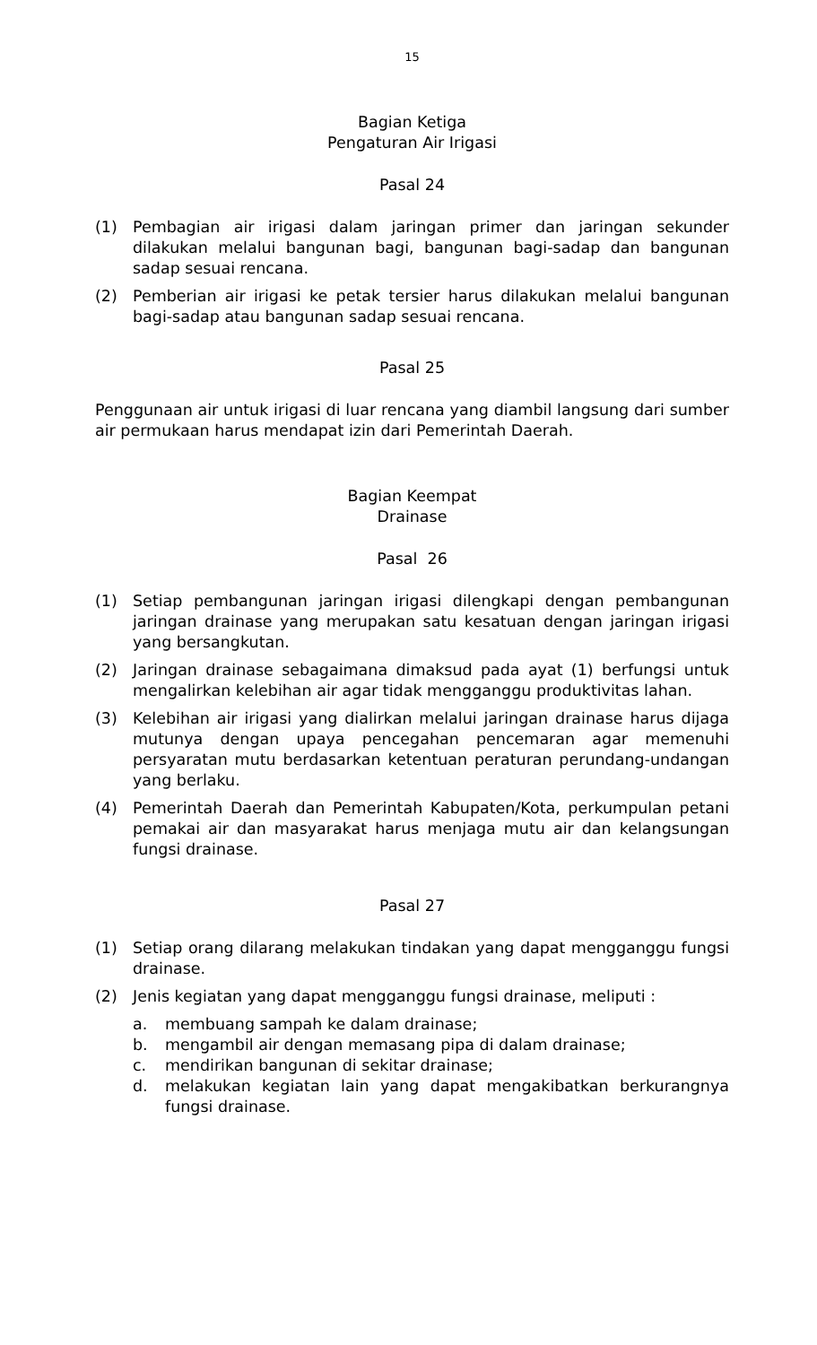15
Bagian Ketiga
Pengaturan Air Irigasi
Pasal 24
(1) Pembagian air irigasi dalam jaringan primer dan jaringan sekunder dilakukan melalui bangunan bagi, bangunan bagi-sadap dan bangunan sadap sesuai rencana.
(2) Pemberian air irigasi ke petak tersier harus dilakukan melalui bangunan bagi-sadap atau bangunan sadap sesuai rencana.
Pasal 25
Penggunaan air untuk irigasi di luar rencana yang diambil langsung dari sumber air permukaan harus mendapat izin dari Pemerintah Daerah.
Bagian Keempat
Drainase
Pasal 26
(1) Setiap pembangunan jaringan irigasi dilengkapi dengan pembangunan jaringan drainase yang merupakan satu kesatuan dengan jaringan irigasi yang bersangkutan.
(2) Jaringan drainase sebagaimana dimaksud pada ayat (1) berfungsi untuk mengalirkan kelebihan air agar tidak mengganggu produktivitas lahan.
(3) Kelebihan air irigasi yang dialirkan melalui jaringan drainase harus dijaga mutunya dengan upaya pencegahan pencemaran agar memenuhi persyaratan mutu berdasarkan ketentuan peraturan perundang-undangan yang berlaku.
(4) Pemerintah Daerah dan Pemerintah Kabupaten/Kota, perkumpulan petani pemakai air dan masyarakat harus menjaga mutu air dan kelangsungan fungsi drainase.
Pasal 27
(1) Setiap orang dilarang melakukan tindakan yang dapat mengganggu fungsi drainase.
(2) Jenis kegiatan yang dapat mengganggu fungsi drainase, meliputi :
a. membuang sampah ke dalam drainase;
b. mengambil air dengan memasang pipa di dalam drainase;
c. mendirikan bangunan di sekitar drainase;
d. melakukan kegiatan lain yang dapat mengakibatkan berkurangnya fungsi drainase.